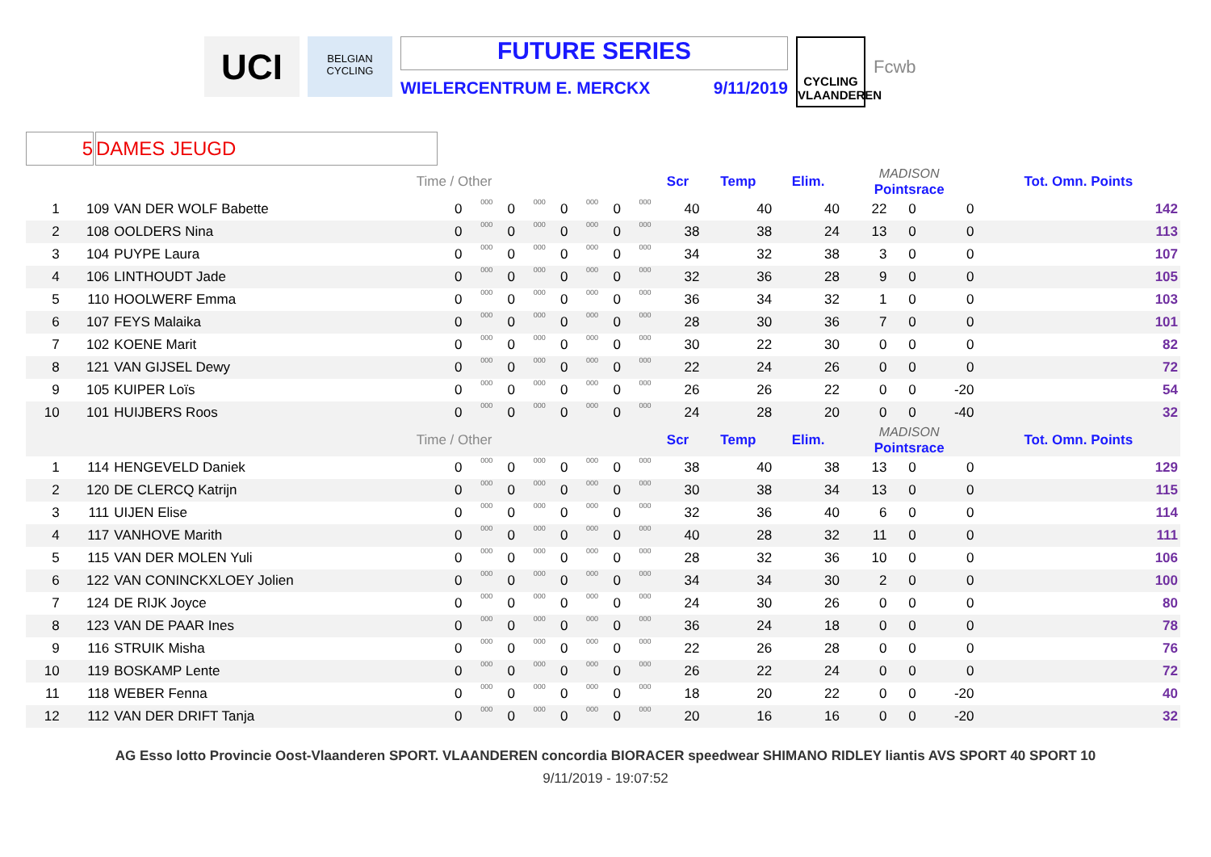UCI
BELGIAN CYCLING
FUTURE SERIES
WIELERCENTRUM E. MERCKX 9/11/2019
CYCLING VLAANDEREN
Fcwb
5 DAMES JEUGD
| Time / Other | | | | | | | | | | | Scr | Temp | Elim. | MADISON Pointsrace | | | Tot. Omn. Points |
| 1 | 109 | VAN DER WOLF Babette | 0 | 000 | 0 | 000 | 0 | 000 | 0 | 000 | 40 | 40 | 40 | 22 | 0 | 0 | 142 |
| 2 | 108 | OOLDERS Nina | 0 | 000 | 0 | 000 | 0 | 000 | 0 | 000 | 38 | 38 | 24 | 13 | 0 | 0 | 113 |
| 3 | 104 | PUYPE Laura | 0 | 000 | 0 | 000 | 0 | 000 | 0 | 000 | 34 | 32 | 38 | 3 | 0 | 0 | 107 |
| 4 | 106 | LINTHOUDT Jade | 0 | 000 | 0 | 000 | 0 | 000 | 0 | 000 | 32 | 36 | 28 | 9 | 0 | 0 | 105 |
| 5 | 110 | HOOLWERF Emma | 0 | 000 | 0 | 000 | 0 | 000 | 0 | 000 | 36 | 34 | 32 | 1 | 0 | 0 | 103 |
| 6 | 107 | FEYS Malaika | 0 | 000 | 0 | 000 | 0 | 000 | 0 | 000 | 28 | 30 | 36 | 7 | 0 | 0 | 101 |
| 7 | 102 | KOENE Marit | 0 | 000 | 0 | 000 | 0 | 000 | 0 | 000 | 30 | 22 | 30 | 0 | 0 | 0 | 82 |
| 8 | 121 | VAN GIJSEL Dewy | 0 | 000 | 0 | 000 | 0 | 000 | 0 | 000 | 22 | 24 | 26 | 0 | 0 | 0 | 72 |
| 9 | 105 | KUIPER Loïs | 0 | 000 | 0 | 000 | 0 | 000 | 0 | 000 | 26 | 26 | 22 | 0 | 0 | -20 | 54 |
| 10 | 101 | HUIJBERS Roos | 0 | 000 | 0 | 000 | 0 | 000 | 0 | 000 | 24 | 28 | 20 | 0 | 0 | -40 | 32 |
| Time / Other | | | | | | | | | | | Scr | Temp | Elim. | MADISON Pointsrace | | | Tot. Omn. Points |
| 1 | 114 | HENGEVELD Daniek | 0 | 000 | 0 | 000 | 0 | 000 | 0 | 000 | 38 | 40 | 38 | 13 | 0 | 0 | 129 |
| 2 | 120 | DE CLERCQ Katrijn | 0 | 000 | 0 | 000 | 0 | 000 | 0 | 000 | 30 | 38 | 34 | 13 | 0 | 0 | 115 |
| 3 | 111 | UIJEN Elise | 0 | 000 | 0 | 000 | 0 | 000 | 0 | 000 | 32 | 36 | 40 | 6 | 0 | 0 | 114 |
| 4 | 117 | VANHOVE Marith | 0 | 000 | 0 | 000 | 0 | 000 | 0 | 000 | 40 | 28 | 32 | 11 | 0 | 0 | 111 |
| 5 | 115 | VAN DER MOLEN Yuli | 0 | 000 | 0 | 000 | 0 | 000 | 0 | 000 | 28 | 32 | 36 | 10 | 0 | 0 | 106 |
| 6 | 122 | VAN CONINCKXLOEY Jolien | 0 | 000 | 0 | 000 | 0 | 000 | 0 | 000 | 34 | 34 | 30 | 2 | 0 | 0 | 100 |
| 7 | 124 | DE RIJK Joyce | 0 | 000 | 0 | 000 | 0 | 000 | 0 | 000 | 24 | 30 | 26 | 0 | 0 | 0 | 80 |
| 8 | 123 | VAN DE PAAR Ines | 0 | 000 | 0 | 000 | 0 | 000 | 0 | 000 | 36 | 24 | 18 | 0 | 0 | 0 | 78 |
| 9 | 116 | STRUIK Misha | 0 | 000 | 0 | 000 | 0 | 000 | 0 | 000 | 22 | 26 | 28 | 0 | 0 | 0 | 76 |
| 10 | 119 | BOSKAMP Lente | 0 | 000 | 0 | 000 | 0 | 000 | 0 | 000 | 26 | 22 | 24 | 0 | 0 | 0 | 72 |
| 11 | 118 | WEBER Fenna | 0 | 000 | 0 | 000 | 0 | 000 | 0 | 000 | 18 | 20 | 22 | 0 | 0 | -20 | 40 |
| 12 | 112 | VAN DER DRIFT Tanja | 0 | 000 | 0 | 000 | 0 | 000 | 0 | 000 | 20 | 16 | 16 | 0 | 0 | -20 | 32 |
AG Esso lotto Provincie Oost-Vlaanderen SPORT. VLAANDEREN concordia BIORACER speedwear SHIMANO RIDLEY liantis AVS SPORT 40 SPORT 10
9/11/2019 - 19:07:52